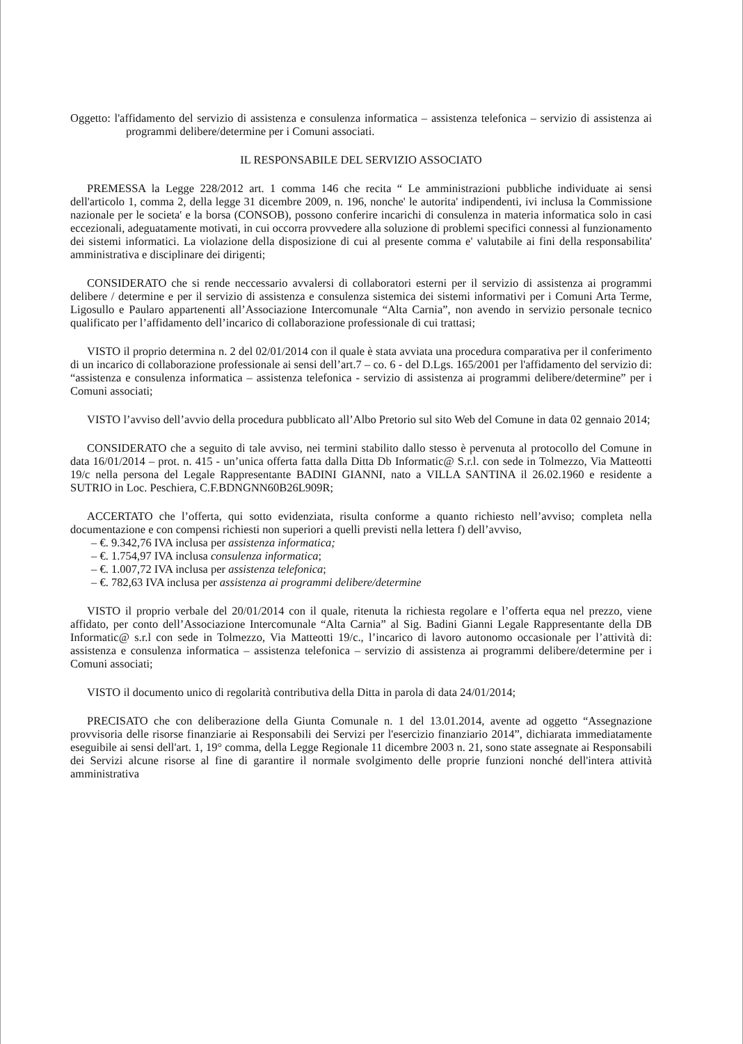Oggetto: l'affidamento del servizio di assistenza e consulenza informatica – assistenza telefonica – servizio di assistenza ai programmi delibere/determine per i Comuni associati.
IL RESPONSABILE DEL SERVIZIO ASSOCIATO
PREMESSA la Legge 228/2012 art. 1 comma 146 che recita “ Le amministrazioni pubbliche individuate ai sensi dell'articolo 1, comma 2, della legge 31 dicembre 2009, n. 196, nonche' le autorita' indipendenti, ivi inclusa la Commissione nazionale per le societa' e la borsa (CONSOB), possono conferire incarichi di consulenza in materia informatica solo in casi eccezionali, adeguatamente motivati, in cui occorra provvedere alla soluzione di problemi specifici connessi al funzionamento dei sistemi informatici. La violazione della disposizione di cui al presente comma e' valutabile ai fini della responsabilita' amministrativa e disciplinare dei dirigenti;
CONSIDERATO che si rende neccessario avvalersi di collaboratori esterni per il servizio di assistenza ai programmi delibere / determine e per il servizio di assistenza e consulenza sistemica dei sistemi informativi per i Comuni Arta Terme, Ligosullo e Paularo appartenenti all’Associazione Intercomunale “Alta Carnia”, non avendo in servizio personale tecnico qualificato per l’affidamento dell’incarico di collaborazione professionale di cui trattasi;
VISTO il proprio determina n. 2 del 02/01/2014 con il quale è stata avviata una procedura comparativa per il conferimento di un incarico di collaborazione professionale ai sensi dell’art.7 – co. 6 - del D.Lgs. 165/2001 per l'affidamento del servizio di: “assistenza e consulenza informatica – assistenza telefonica - servizio di assistenza ai programmi delibere/determine” per i Comuni associati;
VISTO l’avviso dell’avvio della procedura pubblicato all’Albo Pretorio sul sito Web del Comune in data 02 gennaio 2014;
CONSIDERATO che a seguito di tale avviso, nei termini stabilito dallo stesso è pervenuta al protocollo del Comune in data 16/01/2014 – prot. n. 415 - un’unica offerta fatta dalla Ditta Db Informatic@ S.r.l. con sede in Tolmezzo, Via Matteotti 19/c nella persona del Legale Rappresentante BADINI GIANNI, nato a VILLA SANTINA il 26.02.1960 e residente a SUTRIO in Loc. Peschiera, C.F.BDNGNN60B26L909R;
ACCERTATO che l’offerta, qui sotto evidenziata, risulta conforme a quanto richiesto nell’avviso; completa nella documentazione e con compensi richiesti non superiori a quelli previsti nella lettera f) dell’avviso,
– €. 9.342,76 IVA inclusa per assistenza informatica;
– €. 1.754,97 IVA inclusa consulenza informatica;
– €. 1.007,72 IVA inclusa per assistenza telefonica;
– €. 782,63 IVA inclusa per assistenza ai programmi delibere/determine
VISTO il proprio verbale del 20/01/2014 con il quale, ritenuta la richiesta regolare e l’offerta equa nel prezzo, viene affidato, per conto dell’Associazione Intercomunale “Alta Carnia” al Sig. Badini Gianni Legale Rappresentante della DB Informatic@ s.r.l con sede in Tolmezzo, Via Matteotti 19/c., l’incarico di lavoro autonomo occasionale per l’attività di: assistenza e consulenza informatica – assistenza telefonica – servizio di assistenza ai programmi delibere/determine per i Comuni associati;
VISTO il documento unico di regolarità contributiva della Ditta in parola di data 24/01/2014;
PRECISATO che con deliberazione della Giunta Comunale n. 1 del 13.01.2014, avente ad oggetto “Assegnazione provvisoria delle risorse finanziarie ai Responsabili dei Servizi per l'esercizio finanziario 2014”, dichiarata immediatamente eseguibile ai sensi dell'art. 1, 19° comma, della Legge Regionale 11 dicembre 2003 n. 21, sono state assegnate ai Responsabili dei Servizi alcune risorse al fine di garantire il normale svolgimento delle proprie funzioni nonché dell'intera attività amministrativa